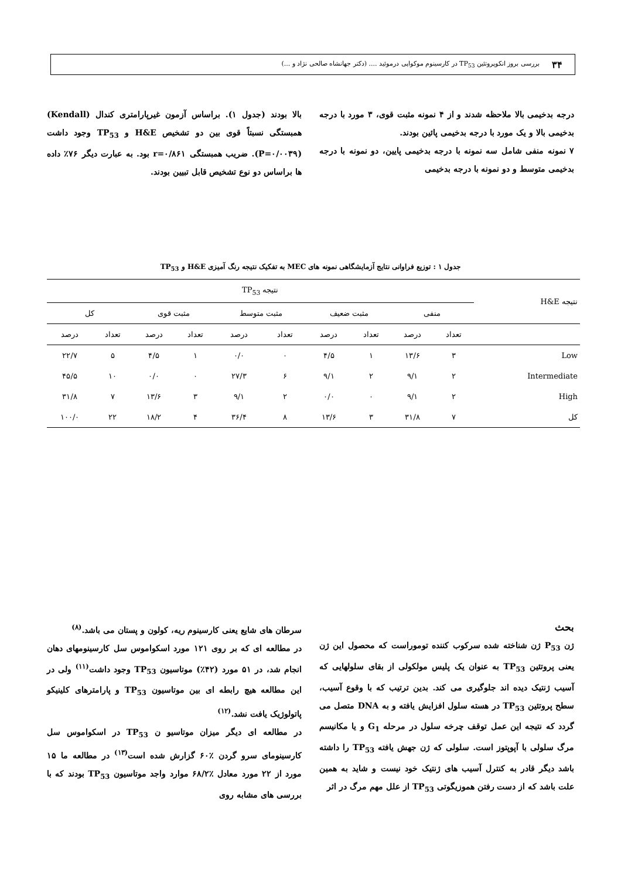۳۴
بررسی بروز انکوپروتئین TP<sub>53</sub> در کارسینوم موکواپی درموئید .... (دکتر جهانشاه صالحی نژاد و ...)
درجه بدخیمی بالا ملاحظه شدند و از ۴ نمونه مثبت قوی، ۳ مورد با درجه بدخیمی بالا و یک مورد با درجه بدخیمی پائین بودند.
۷ نمونه منفی شامل سه نمونه با درجه بدخیمی پایین، دو نمونه با درجه بدخیمی متوسط و دو نمونه با درجه بدخیمی
بالا بودند (جدول ۱). براساس آزمون غیرپارامتری کندال (Kendall) همبستگی نسبتاً قوی بین دو تشخیص H&E و TP<sub>53</sub> وجود داشت (P=۰/۰۰۳۹). ضریب همبستگی r=۰/۸۶۱ بود. به عبارت دیگر ۷۶٪ داده ها براساس دو نوع تشخیص قابل تبیین بودند.
جدول ۱ : توزیع فراوانی نتایج آزمایشگاهی نمونه های MEC به تفکیک نتیجه رنگ آمیزی H&E و TP<sub>53</sub>
| نتیجه H&E | نتیجه TP<sub>53</sub> | | | | | | | | | |
| --- | --- | --- | --- | --- | --- | --- | --- | --- | --- | --- |
| | منفی | | مثبت ضعیف | | مثبت متوسط | | مثبت قوی | | کل | |
| | تعداد | درصد | تعداد | درصد | تعداد | درصد | تعداد | درصد | تعداد | درصد |
| Low | ۳ | ۱۳/۶ | ۱ | ۴/۵ | ۰ | ۰/۰ | ۱ | ۴/۵ | ۵ | ۲۲/۷ |
| Intermediate | ۲ | ۹/۱ | ۲ | ۹/۱ | ۶ | ۲۷/۳ | ۰ | ۰/۰ | ۱۰ | ۴۵/۵ |
| High | ۲ | ۹/۱ | ۰ | ۰/۰ | ۲ | ۹/۱ | ۳ | ۱۳/۶ | ۷ | ۳۱/۸ |
| کل | ۷ | ۳۱/۸ | ۳ | ۱۳/۶ | ۸ | ۳۶/۴ | ۴ | ۱۸/۲ | ۲۲ | ۱۰۰/۰ |
بحث
ژن P<sub>53</sub> ژن شناخته شده سرکوب کننده توموراست که محصول این ژن یعنی پروتئین TP<sub>53</sub> به عنوان یک پلیس مولکولی از بقای سلولهایی که آسیب ژنتیک دیده اند جلوگیری می کند. بدین ترتیب که با وقوع آسیب، سطح پروتئین TP<sub>53</sub> در هسته سلول افزایش یافته و به DNA متصل می گردد که نتیجه این عمل توقف چرخه سلول در مرحله G<sub>1</sub> و یا مکانیسم مرگ سلولی با آپوپتوز است. سلولی که ژن جهش یافته TP<sub>53</sub> را داشته باشد دیگر قادر به کنترل آسیب های ژنتیک خود نیست و شاید به همین علت باشد که از دست رفتن هموزیگوتی TP<sub>53</sub> از علل مهم مرگ در اثر
سرطان های شایع یعنی کارسینوم ریه، کولون و پستان می باشد.<sup>(۸)</sup>
در مطالعه ای که بر روی ۱۲۱ مورد اسکواموس سل کارسینومهای دهان انجام شد، در ۵۱ مورد (۴۲٪) موتاسیون TP<sub>53</sub> وجود داشت<sup>(۱۱)</sup> ولی در این مطالعه هیچ رابطه ای بین موتاسیون TP<sub>53</sub> و پارامترهای کلینیکو پاتولوژیک یافت نشد.<sup>(۱۲)</sup>
در مطالعه ای دیگر میزان موتاسیو ن TP<sub>53</sub> در اسکواموس سل کارسینومای سرو گردن ٪۶۰ گزارش شده است<sup>(۱۳)</sup> در مطالعه ما ۱۵ مورد از ۲۲ مورد معادل ٪۶۸/۲ موارد واجد موتاسیون TP<sub>53</sub> بودند که با بررسی های مشابه روی